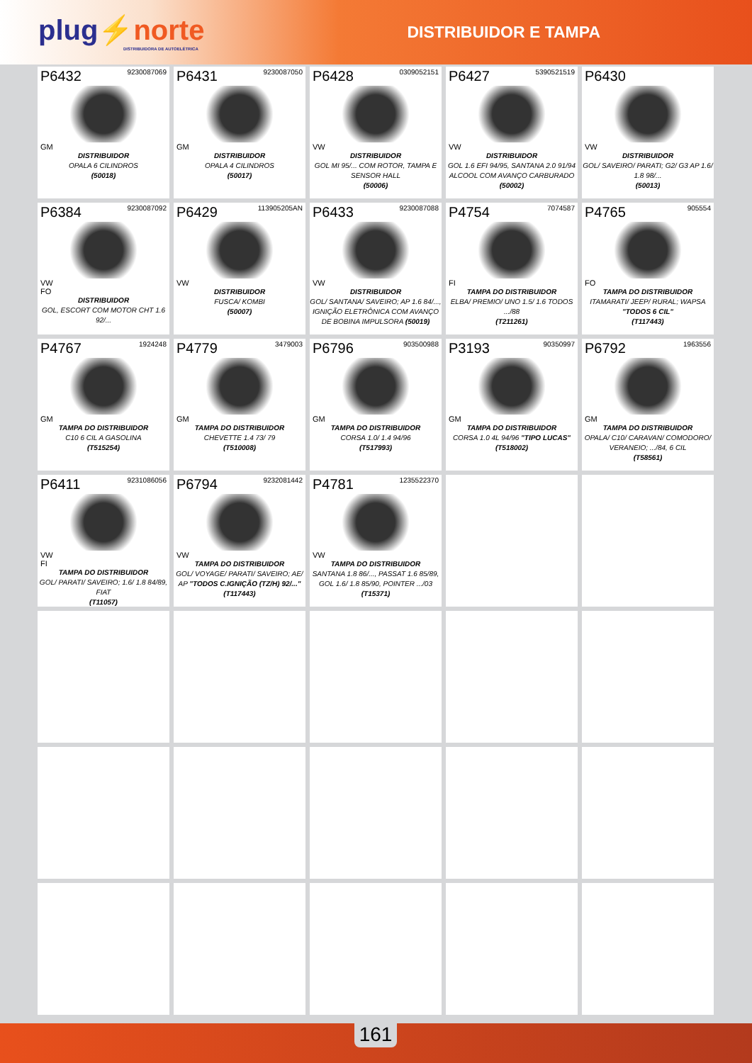plug⚡norte
DISTRIBUIDORA DE AUTOELÉTRICA
DISTRIBUIDOR E TAMPA
P6432 9230087069
GM
DISTRIBUIDOR
OPALA 6 CILINDROS
(50018)
P6431 9230087050
GM
DISTRIBUIDOR
OPALA 4 CILINDROS
(50017)
P6428 0309052151
VW
DISTRIBUIDOR
GOL MI 95/... COM ROTOR, TAMPA E SENSOR HALL
(50006)
P6427 5390521519
VW
DISTRIBUIDOR
GOL 1.6 EFI 94/95, SANTANA 2.0 91/94 ALCOOL COM AVANÇO CARBURADO
(50002)
P6430
VW
DISTRIBUIDOR
GOL/ SAVEIRO/ PARATI; G2/ G3 AP 1.6/ 1.8 98/...
(50013)
P6384 9230087092
VW
FO
DISTRIBUIDOR
GOL, ESCORT COM MOTOR CHT 1.6 92/...
P6429 113905205AN
VW
DISTRIBUIDOR
FUSCA/ KOMBI
(50007)
P6433 9230087088
VW
DISTRIBUIDOR
GOL/ SANTANA/ SAVEIRO; AP 1.6 84/..., IGNIÇÃO ELETRÔNICA COM AVANÇO DE BOBINA IMPULSORA (50019)
P4754 7074587
FI
TAMPA DO DISTRIBUIDOR
ELBA/ PREMIO/ UNO 1.5/ 1.6 TODOS .../88
(T211261)
P4765 905554
FO
TAMPA DO DISTRIBUIDOR
ITAMARATI/ JEEP/ RURAL; WAPSA "TODOS 6 CIL"
(T117443)
P4767 1924248
GM
TAMPA DO DISTRIBUIDOR
C10 6 CIL A GASOLINA
(T515254)
P4779 3479003
GM
TAMPA DO DISTRIBUIDOR
CHEVETTE 1.4 73/ 79
(T510008)
P6796 903500988
GM
TAMPA DO DISTRIBUIDOR
CORSA 1.0/ 1.4 94/96
(T517993)
P3193 90350997
GM
TAMPA DO DISTRIBUIDOR
CORSA 1.0 4L 94/96 "TIPO LUCAS"
(T518002)
P6792 1963556
GM
TAMPA DO DISTRIBUIDOR
OPALA/ C10/ CARAVAN/ COMODORO/ VERANEIO; .../84, 6 CIL
(T58561)
P6411 9231086056
VW
FI
TAMPA DO DISTRIBUIDOR
GOL/ PARATI/ SAVEIRO; 1.6/ 1.8 84/89, FIAT
(T11057)
P6794 9232081442
VW
TAMPA DO DISTRIBUIDOR
GOL/ VOYAGE/ PARATI/ SAVEIRO; AE/ AP "TODOS C.IGNIÇÃO (TZ/H) 92/..."
(T117443)
P4781 1235522370
VW
TAMPA DO DISTRIBUIDOR
SANTANA 1.8 86/..., PASSAT 1.6 85/89, GOL 1.6/ 1.8 85/90, POINTER .../03
(T15371)
161